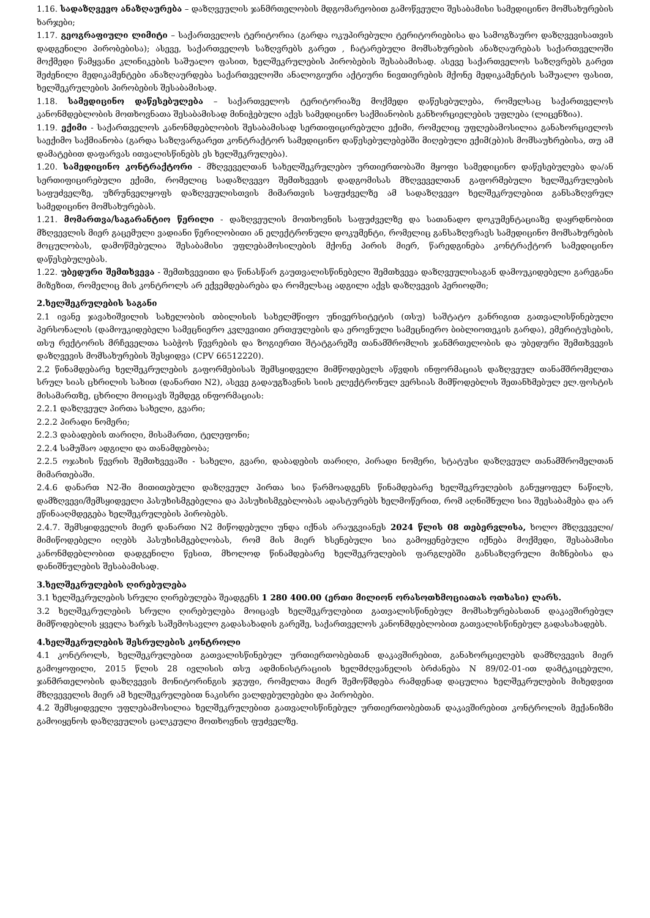1.16. სადაზღვევო ანაზღაურება – დაზღვეულის ჯანმრთელობის მდგომარეობით გამოწვეული შესაბამისი სამედიცინო მომსახურების ხარჯები;
1.17. გეოგრაფიული ლიმიტი – საქართველოს ტერიტორია (გარდა ოკუპირებული ტერიტორიებისა და სამოგზაურო დაზღვევისათვის დადგენილი პირობებისა); ასევე, საქართველოს საზღვრებს გარეთ , ჩატარებული მომსახურების ანაზღაურებას საქართველოში მოქმედი წამყვანი კლინიკების საშუალო ფასით, ხელშეკრულების პირობების შესაბამისად. ასევე საქართველოს საზღვრებს გარეთ შეძენილი მედიკამენტები ანაზღაურდება საქართველოში ანალოგიური აქტიური ნივთიერების მქონე მედიკამენტის საშუალო ფასით, ხელშეკრულების პირობების შესაბამისად.
1.18. სამედიცინო დაწესებულება – საქართველოს ტერიტორიაზე მოქმედი დაწესებულება, რომელსაც საქართველოს კანონმდებლობის მოთხოვნათა შესაბამისად მინიჭებული აქვს სამედიცინო საქმიანობის განხორციელების უფლება (ლიცენზია).
1.19. ექიმი - საქართველოს კანონმდებლობის შესაბამისად სერთიფიცირებული ექიმი, რომელიც უფლებამოსილია განახორციელოს საექიმო საქმიანობა (გარდა საზღვარგარეთ კონტრაქტორ სამედიცინო დაწესებულებებში მიღებული ექიმ(ებ)ის მომსაუხრებისა, თუ ამ დამატებით დაფარვას ითვალისწინებს ეს ხელშეკრულება).
1.20. სამედიცინო კონტრაქტორი - მზღვეველთან სახელშეკრულებო ურთიერთობაში მყოფი სამედიცინო დაწესებულება და/ან სერთიფიცირებული ექიმი, რომელიც სადაზღვევო შემთხვევის დადგომისას მზღვეველთან გაფორმებული ხელშეკრულების საფუძველზე, უზრუნველყოფს დაზღვეულისთვის მიმართვის საფუძველზე ამ სადაზღვევო ხელშეკრულებით განსაზღვრულ სამედიცინო მომსახურებას.
1.21. მომართვა/საგარანტიო წერილი - დაზღვეულის მოთხოვნის საფუძველზე და სათანადო დოკუმენტაციაზე დაყრდნობით მზღვევლის მიერ გაცემული ვადიანი წერილობითი ან ელექტრონული დოკუმენტი, რომელიც განსაზღვრავს სამედიცინო მომსახურების მოცულობას, დამოწმებულია შესაბამისი უფლებამოსილების მქონე პირის მიერ, წარედგინება კონტრაქტორ სამედიცინო დაწესებულებას.
1.22. უბედური შემთხვევა - შემთხვევითი და წინასწარ გაუთვალისწინებელი შემთხვევა დაზღვეულისაგან დამოუკიდებელი გარეგანი მიზეზით, რომელიც მის კონტროლს არ ექვემდებარება და რომელსაც ადგილი აქვს დაზღვევის პერიოდში;
2.ხელშეკრულების საგანი
2.1 ივანე ჯავახიშვილის სახელობის თბილისის სახელმწიფო უნივერსიტეტის (თსუ) საშტატო განრიგით გათვალისწინებული პერსონალის (დამოუკიდებელი სამეცნიერო კვლევითი ერთეულების და ეროვნული სამეცნიერო ბიბლიოთეკის გარდა), ემერიტუსების, თსუ რექტორის მრჩეველთა საბჭოს წევრების და ზოგიერთი შტატგარეშე თანამშრომლის ჯანმრთელობის და უბედური შემთხვევის დაზღვევის მომსახურების შესყიდვა (CPV 66512220).
2.2 წინამდებარე ხელშეკრულების გაფორმებისას შემსყიდველი მიმწოდებელს აწვდის ინფორმაციას დაზღვეულ თანამშრომელთა სრულ სიას ცხრილის სახით (დანართი N2), ასევე გადაუგზავნის სიის ელექტრონულ ვერსიას მიმწოდებლის შეთანხმებულ ელ.ფოსტის მისამართზე, ცხრილი მოიცავს შემდეგ ინფორმაციას:
2.2.1 დაზღვეულ პირთა სახელი, გვარი;
2.2.2 პირადი ნომერი;
2.2.3 დაბადების თარიღი, მისამართი, ტელეფონი;
2.2.4 სამუშაო ადგილი და თანამდებობა;
2.2.5 ოჯახის წევრის შემთხვევაში - სახელი, გვარი, დაბადების თარიღი, პირადი ნომერი, სტატუსი დაზღვეულ თანამშრომელთან მიმართებაში.
2.4.6 დანართ N2-ში მითითებული დაზღვეულ პირთა სია წარმოადგენს წინამდებარე ხელშეკრულების განუყოფელ ნაწილს, დამზღვევი/შემსყიდველი პასუხისმგებელია და პასუხისმგებლობას ადასტურებს ხელმოწერით, რომ აღნიშნული სია შეესაბამება და არ ეწინააღმდეგება ხელშეკრულების პირობებს.
2.4.7. შემსყიდველის მიერ დანართი N2 მიწოდებული უნდა იქნას არაუგვიანეს 2024 წლის 08 თებერვლისა, ხოლო მზღვეველი/მიმიწოდებელი იღებს პასუხისმგებლობას, რომ მის მიერ ხსენებული სია გამოყენებული იქნება მოქმედი, შესაბამისი კანონმდებლობით დადგენილი წესით, მხოლოდ წინამდებარე ხელშეკრულების ფარგლებში განსაზღვრული მიზნებისა და დანიშნულების შესაბამისად.
3.ხელშეკრულების ღირებულება
3.1 ხელშეკრულების სრული ღირებულება შეადგენს 1 280 400.00 (ერთი მილიონ ორასოთხმოციათას ოთხასი) ლარს.
3.2 ხელშეკრულების სრული ღირებულება მოიცავს ხელშეკრულებით გათვალისწინებულ მომსახურებასთან დაკავშირებულ მიმწოდებლის ყველა ხარჯს საშემოსავლო გადასახადის გარეშე, საქართველოს კანონმდებლობით გათვალისწინებულ გადასახადებს.
4.ხელშეკრულების შესრულების კონტროლი
4.1 კონტროლს, ხელშეკრულებით გათვალისწინებულ ურთიერთობებთან დაკავშირებით, განახორციელებს დამზღვევის მიერ გამოყოფილი, 2015 წლის 28 ივლისის თსუ ადმინისტრაციის ხელმძღვანელის ბრძანება N 89/02-01-ით დამტკიცებული, ჯანმრთელობის დაზღვევის მონიტორინგის ჯგუფი, რომელთა მიერ შემოწმდება რამდენად დაცულია ხელშეკრულების მიხედვით მზღვეველის მიერ ამ ხელშეკრულებით ნაკისრი ვალდებულებები და პირობები.
4.2 შემსყიდველი უფლებამოსილია ხელშეკრულებით გათვალისწინებულ ურთიერთობებთან დაკავშირებით კონტროლის მექანიზმი გამოიყენოს დაზღვეულის ცალკეული მოთხოვნის ფუძველზე.